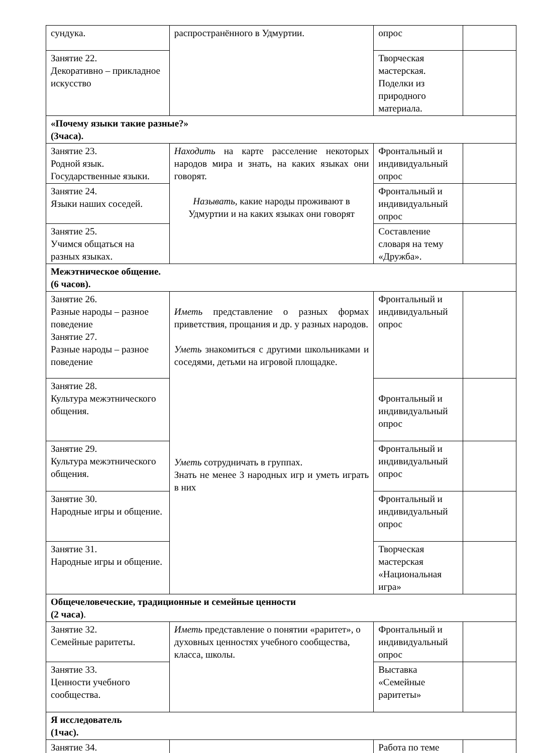| сундука. | распространённого в Удмуртии. | опрос | |
| Занятие 22. Декоративно – прикладное искусство | | Творческая мастерская. Поделки из природного материала. | |
| «Почему языки такие разные?» (3часа). | | | |
| Занятие 23. Родной язык. Государственные языки. | Находить на карте расселение некоторых народов мира и знать, на каких языках они говорят. Называть, какие народы проживают в Удмуртии и на каких языках они говорят | Фронтальный и индивидуальный опрос | |
| Занятие 24. Языки наших соседей. | | Фронтальный и индивидуальный опрос | |
| Занятие 25. Учимся общаться на разных языках. | | Составление словаря на тему «Дружба». | |
| Межэтническое общение. (6 часов). | | | |
| Занятие 26. Разные народы – разное поведение Занятие 27. Разные народы – разное поведение | Иметь представление о разных формах приветствия, прощания и др. у разных народов. Уметь знакомиться с другими школьниками и соседями, детьми на игровой площадке. Уметь сотрудничать в группах. Знать не менее 3 народных игр и уметь играть в них | Фронтальный и индивидуальный опрос | |
| Занятие 28. Культура межэтнического общения. | | Фронтальный и индивидуальный опрос | |
| Занятие 29. Культура межэтнического общения. | | Фронтальный и индивидуальный опрос | |
| Занятие 30. Народные игры и общение. | | Фронтальный и индивидуальный опрос | |
| Занятие 31. Народные игры и общение. | | Творческая мастерская «Национальная игра» | |
| Общечеловеческие, традиционные и семейные ценности (2 часа) . | | | |
| Занятие 32. Семейные раритеты. | Иметь представление о понятии «раритет», о духовных ценностях учебного сообщества, класса, школы. | Фронтальный и индивидуальный опрос | |
| Занятие 33. Ценности учебного сообщества. | | Выставка «Семейные раритеты» | |
| Я исследователь (1час). | | | |
| Занятие 34. | | Работа по теме | |